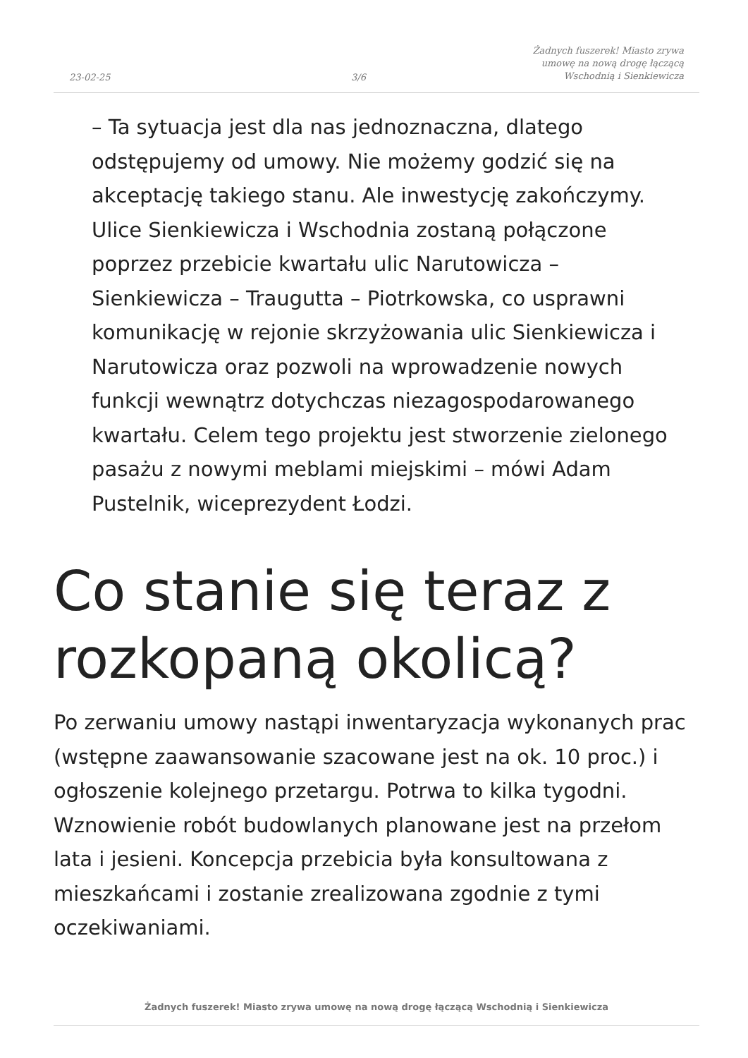23-02-25 3/6 Żadnych fuszerek! Miasto zrywa
umowę na nową drogę łączącą
Wschodnią i Sienkiewicza
– Ta sytuacja jest dla nas jednoznaczna, dlatego odstępujemy od umowy. Nie możemy godzić się na akceptację takiego stanu. Ale inwestycję zakończymy. Ulice Sienkiewicza i Wschodnia zostaną połączone poprzez przebicie kwartału ulic Narutowicza – Sienkiewicza – Traugutta – Piotrkowska, co usprawni komunikację w rejonie skrzyżowania ulic Sienkiewicza i Narutowicza oraz pozwoli na wprowadzenie nowych funkcji wewnątrz dotychczas niezagospodarowanego kwartału. Celem tego projektu jest stworzenie zielonego pasażu z nowymi meblami miejskimi – mówi Adam Pustelnik, wiceprezydent Łodzi.
Co stanie się teraz z rozkopaną okolicą?
Po zerwaniu umowy nastąpi inwentaryzacja wykonanych prac (wstępne zaawansowanie szacowane jest na ok. 10 proc.) i ogłoszenie kolejnego przetargu. Potrwa to kilka tygodni. Wznowienie robót budowlanych planowane jest na przełom lata i jesieni. Koncepcja przebicia była konsultowana z mieszkańcami i zostanie zrealizowana zgodnie z tymi oczekiwaniami.
Żadnych fuszerek! Miasto zrywa umowę na nową drogę łączącą Wschodnią i Sienkiewicza